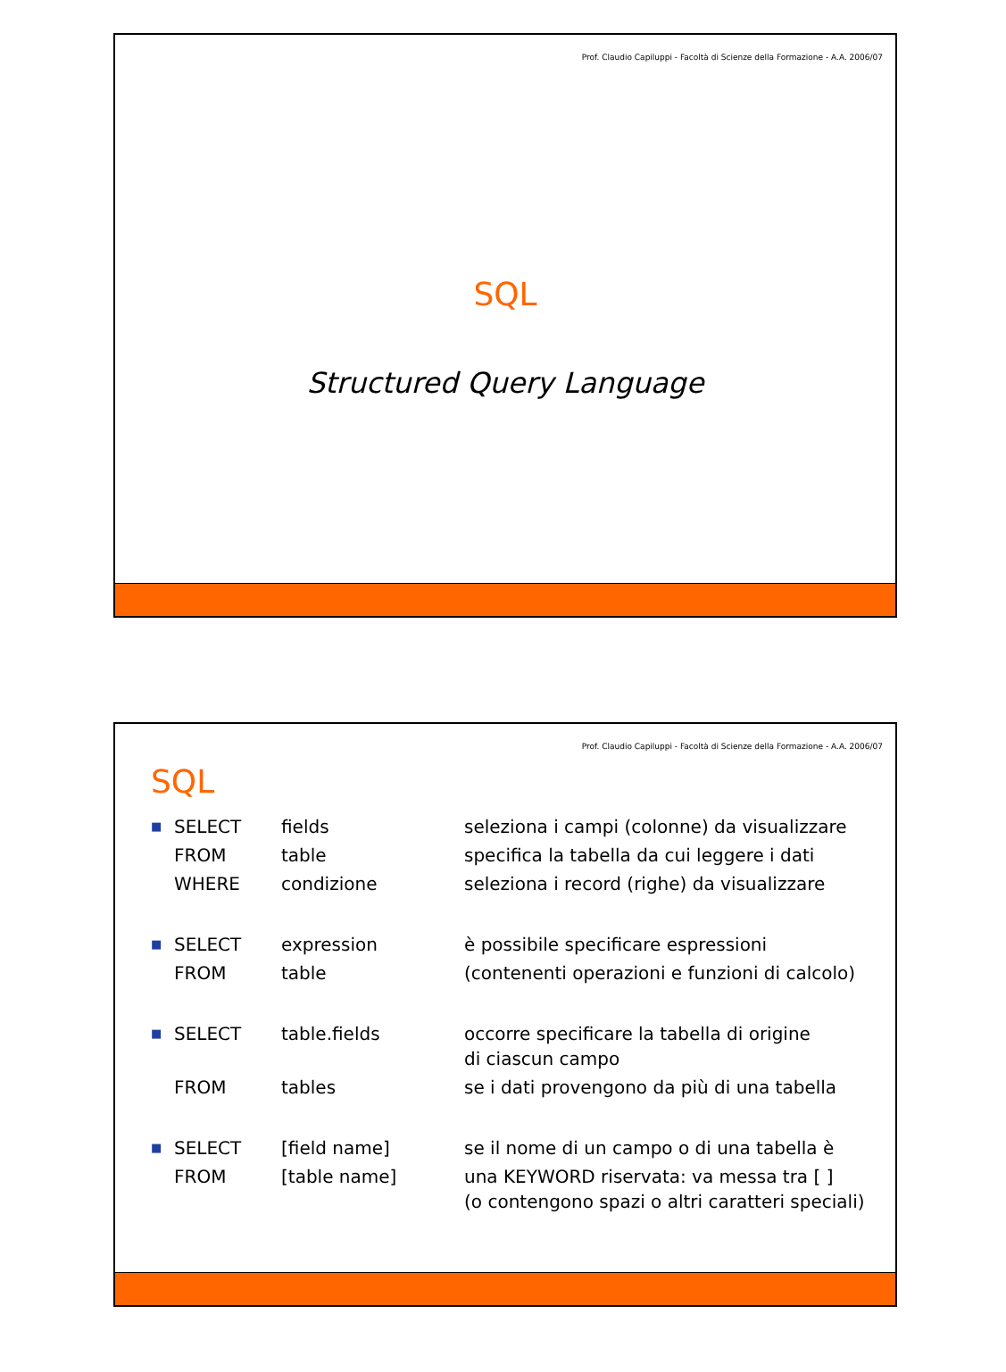Prof. Claudio Capiluppi - Facoltà di Scienze della Formazione - A.A. 2006/07
SQL
Structured Query Language
Prof. Claudio Capiluppi - Facoltà di Scienze della Formazione - A.A. 2006/07
SQL
| ■ | SELECT | fields | seleziona i campi (colonne) da visualizzare |
| | FROM | table | specifica la tabella da cui leggere i dati |
| | WHERE | condizione | seleziona i record (righe) da visualizzare |
| ■ | SELECT | expression | è possibile specificare espressioni |
| | FROM | table | (contenenti operazioni e funzioni di calcolo) |
| ■ | SELECT | table.fields | occorre specificare la tabella di origine di ciascun campo |
| | FROM | tables | se i dati provengono da più di una tabella |
| ■ | SELECT | [field name] | se il nome di un campo o di una tabella è |
| | FROM | [table name] | una KEYWORD riservata: va messa tra [ ] (o contengono spazi o altri caratteri speciali) |